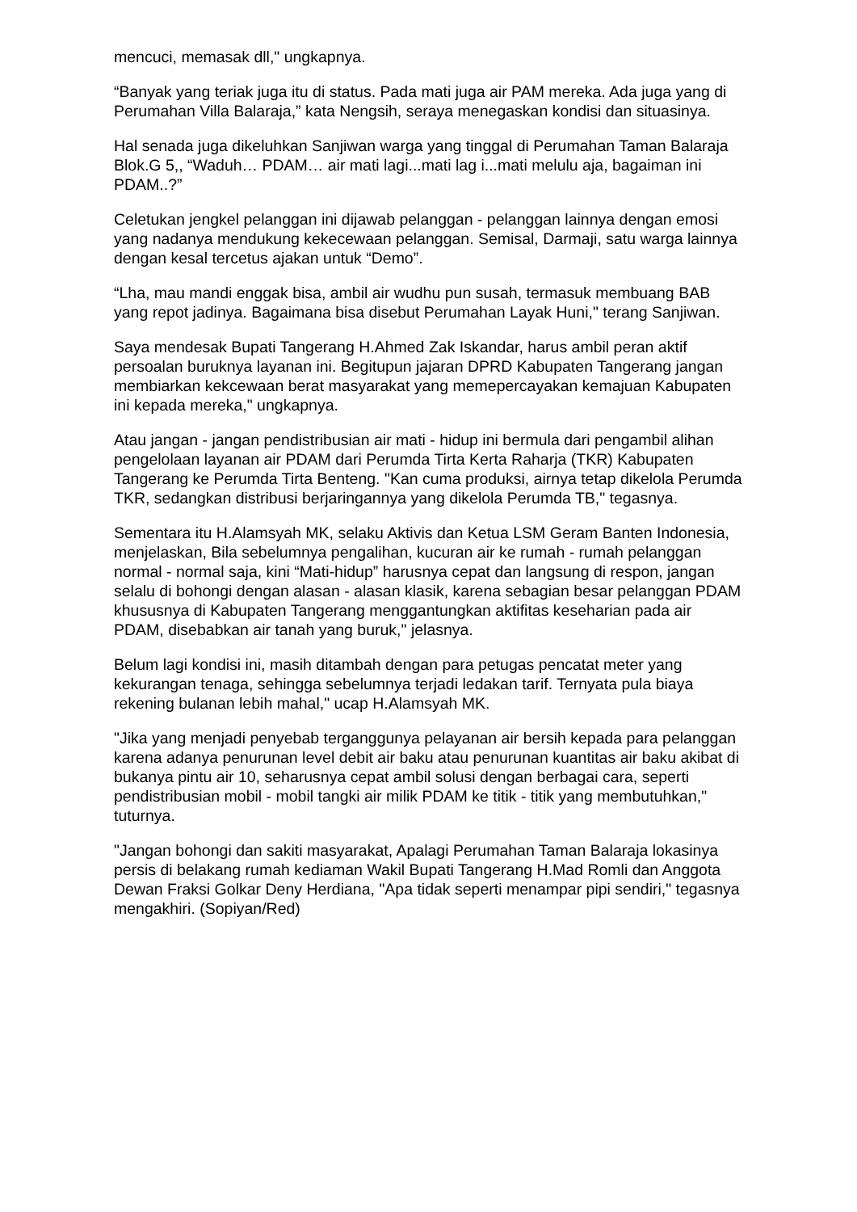mencuci, memasak dll," ungkapnya.
“Banyak yang teriak juga itu di status. Pada mati juga air PAM mereka. Ada juga yang di Perumahan Villa Balaraja,” kata Nengsih, seraya menegaskan kondisi dan situasinya.
Hal senada juga dikeluhkan Sanjiwan warga yang tinggal di Perumahan Taman Balaraja Blok.G 5,, “Waduh… PDAM… air mati lagi...mati lag i...mati melulu aja, bagaiman ini PDAM..?”
Celetukan jengkel pelanggan ini dijawab pelanggan - pelanggan lainnya dengan emosi yang nadanya mendukung kekecewaan pelanggan. Semisal, Darmaji, satu warga lainnya dengan kesal tercetus ajakan untuk “Demo”.
“Lha, mau mandi enggak bisa, ambil air wudhu pun susah, termasuk membuang BAB yang repot jadinya. Bagaimana bisa disebut Perumahan Layak Huni," terang Sanjiwan.
Saya mendesak Bupati Tangerang H.Ahmed Zak Iskandar, harus ambil peran aktif persoalan buruknya layanan ini. Begitupun jajaran DPRD Kabupaten Tangerang jangan membiarkan kekcewaan berat masyarakat yang memepercayakan kemajuan Kabupaten ini kepada mereka," ungkapnya.
Atau jangan - jangan pendistribusian air mati - hidup ini bermula dari pengambil alihan pengelolaan layanan air PDAM dari Perumda Tirta Kerta Raharja (TKR) Kabupaten Tangerang ke Perumda Tirta Benteng. "Kan cuma produksi, airnya tetap dikelola Perumda TKR, sedangkan distribusi berjaringannya yang dikelola Perumda TB," tegasnya.
Sementara itu H.Alamsyah MK, selaku Aktivis dan Ketua LSM Geram Banten Indonesia, menjelaskan, Bila sebelumnya pengalihan, kucuran air ke rumah - rumah pelanggan normal - normal saja, kini “Mati-hidup” harusnya cepat dan langsung di respon, jangan selalu di bohongi dengan alasan - alasan klasik, karena sebagian besar pelanggan PDAM khususnya di Kabupaten Tangerang menggantungkan aktifitas keseharian pada air PDAM, disebabkan air tanah yang buruk," jelasnya.
Belum lagi kondisi ini, masih ditambah dengan para petugas pencatat meter yang kekurangan tenaga, sehingga sebelumnya terjadi ledakan tarif. Ternyata pula biaya rekening bulanan lebih mahal," ucap H.Alamsyah MK.
"Jika yang menjadi penyebab terganggunya pelayanan air bersih kepada para pelanggan karena adanya penurunan level debit air baku atau penurunan kuantitas air baku akibat di bukanya pintu air 10, seharusnya cepat ambil solusi dengan berbagai cara, seperti pendistribusian mobil - mobil tangki air milik PDAM ke titik - titik yang membutuhkan," tuturnya.
"Jangan bohongi dan sakiti masyarakat, Apalagi Perumahan Taman Balaraja lokasinya persis di belakang rumah kediaman Wakil Bupati Tangerang H.Mad Romli dan Anggota Dewan Fraksi Golkar Deny Herdiana, "Apa tidak seperti menampar pipi sendiri," tegasnya mengakhiri. (Sopiyan/Red)